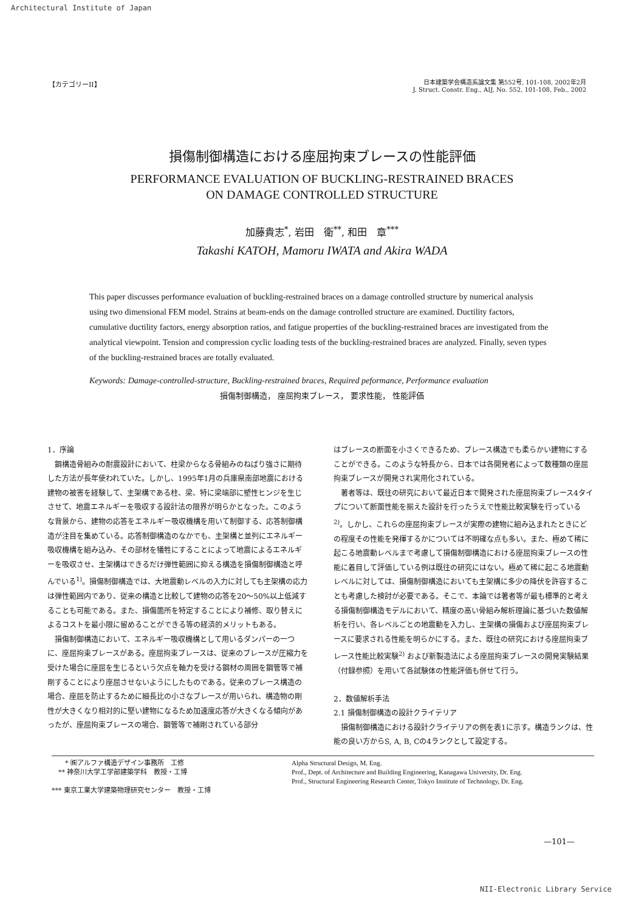Architectural Institute of Japan
【カテゴリーII】
日本建築学会構造系論文集 第552号, 101-108, 2002年2月
J. Struct. Constr. Eng., AIJ, No. 552, 101-108, Feb., 2002
損傷制御構造における座屈拘束ブレースの性能評価
PERFORMANCE EVALUATION OF BUCKLING-RESTRAINED BRACES
ON DAMAGE CONTROLLED STRUCTURE
加藤貴志<sup>*</sup>, 岩田　衛<sup>**</sup>, 和田　章<sup>***</sup>
Takashi KATOH, Mamoru IWATA and Akira WADA
This paper discusses performance evaluation of buckling-restrained braces on a damage controlled structure by numerical analysis using two dimensional FEM model. Strains at beam-ends on the damage controlled structure are examined. Ductility factors, cumulative ductility factors, energy absorption ratios, and fatigue properties of the buckling-restrained braces are investigated from the analytical viewpoint. Tension and compression cyclic loading tests of the buckling-restrained braces are analyzed. Finally, seven types of the buckling-restrained braces are totally evaluated.
Keywords: Damage-controlled-structure, Buckling-restrained braces, Required peformance, Performance evaluation
損傷制御構造， 座屈拘束ブレース， 要求性能， 性能評価
1．序論
鋼構造骨組みの耐震設計において、柱梁からなる骨組みのねばり強さに期待した方法が長年使われていた。しかし、1995年1月の兵庫県南部地震における建物の被害を経験して、主架構である柱、梁、特に梁端部に塑性ヒンジを生じさせて、地震エネルギーを吸収する設計法の限界が明らかとなった。このような背景から、建物の応答をエネルギー吸収機構を用いて制御する、応答制御構造が注目を集めている。応答制御構造のなかでも、主架構と並列にエネルギー吸収機構を組み込み、その部材を犠牲にすることによって地震によるエネルギーを吸収させ、主架構はできるだけ弾性範囲に抑える構造を損傷制御構造と呼んでいる<sup>1)</sup>。損傷制御構造では、大地震動レベルの入力に対しても主架構の応力は弾性範囲内であり、従来の構造と比較して建物の応答を20～50%以上低減することも可能である。また、損傷箇所を特定することにより補修、取り替えによるコストを最小限に留めることができる等の経済的メリットもある。
損傷制御構造において、エネルギー吸収機構として用いるダンパーの一つに、座屈拘束ブレースがある。座屈拘束ブレースは、従来のブレースが圧縮力を受けた場合に座屈を生じるという欠点を軸力を受ける鋼材の周囲を鋼管等で補剛することにより座屈させないようにしたものである。従来のブレース構造の場合、座屈を防止するために細長比の小さなブレースが用いられ、構造物の剛性が大きくなり相対的に堅い建物になるため加速度応答が大きくなる傾向があったが、座屈拘束ブレースの場合、鋼管等で補剛されている部分
はブレースの断面を小さくできるため、ブレース構造でも柔らかい建物にすることができる。このような特長から、日本では各開発者によって数種類の座屈拘束ブレースが開発され実用化されている。
著者等は、既往の研究において最近日本で開発された座屈拘束ブレース4タイプについて断面性能を揃えた設計を行ったうえで性能比較実験を行っている<sup>2)</sup>。しかし、これらの座屈拘束ブレースが実際の建物に組み込まれたときにどの程度その性能を発揮するかについては不明確な点も多い。また、極めて稀に起こる地震動レベルまで考慮して損傷制御構造における座屈拘束ブレースの性能に着目して評価している例は既往の研究にはない。極めて稀に起こる地震動レベルに対しては、損傷制御構造においても主架構に多少の降伏を許容することも考慮した検討が必要である。そこで、本論では著者等が最も標準的と考える損傷制御構造モデルにおいて、精度の高い骨組み解析理論に基づいた数値解析を行い、各レベルごとの地震動を入力し、主架構の損傷および座屈拘束ブレースに要求される性能を明らかにする。また、既往の研究における座屈拘束ブレース性能比較実験<sup>2)</sup> および新製造法による座屈拘束ブレースの開発実験結果（付録参照）を用いて各試験体の性能評価も併せて行う。
2．数値解析手法
2.1 損傷制御構造の設計クライテリア
損傷制御構造における設計クライテリアの例を表1に示す。構造ランクは、性能の良い方からS, A, B, Cの4ランクとして設定する。
　　* ㈱アルファ構造デザイン事務所　工修
　** 神奈川大学工学部建築学科　教授・工博
*** 東京工業大学建築物理研究センター　教授・工博
Alpha Structural Design, M. Eng.
Prof., Dept. of Architecture and Building Engineering, Kanagawa University, Dr. Eng.
Prof., Structural Engineering Research Center, Tokyo Institute of Technology, Dr. Eng.
—101—
NII-Electronic Library Service